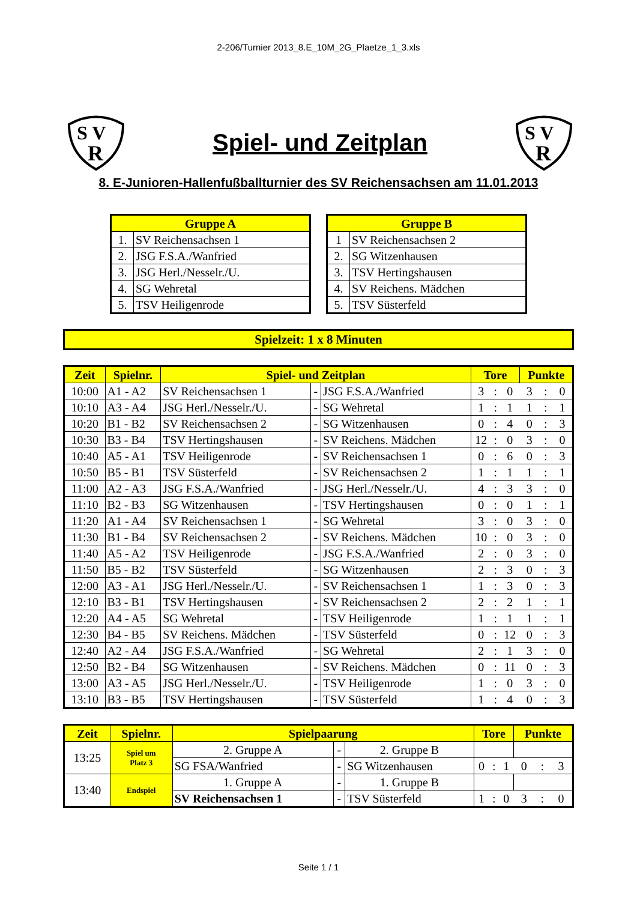2-206/Turnier 2013_8.E_10M_2G_Plaetze_1_3.xls
S V
R
Spiel- und Zeitplan
S V
R
8. E-Junioren-Hallenfußballturnier des SV Reichensachsen am 11.01.2013
| Gruppe A | |
| --- | --- |
| 1. | SV Reichensachsen 1 |
| 2. | JSG F.S.A./Wanfried |
| 3. | JSG Herl./Nesselr./U. |
| 4. | SG Wehretal |
| 5. | TSV Heiligenrode |
| Gruppe B | |
| --- | --- |
| 1 | SV Reichensachsen 2 |
| 2. | SG Witzenhausen |
| 3. | TSV Hertingshausen |
| 4. | SV Reichens. Mädchen |
| 5. | TSV Süsterfeld |
Spielzeit: 1 x 8 Minuten
| Zeit | Spielnr. | Spiel- und Zeitplan | | | Tore | | | Punkte | | |
| --- | --- | --- | --- | --- | --- | --- | --- | --- | --- | --- |
| 10:00 | A1 - A2 | SV Reichensachsen 1 | - | JSG F.S.A./Wanfried | 3 | : | 0 | 3 | : | 0 |
| 10:10 | A3 - A4 | JSG Herl./Nesselr./U. | - | SG Wehretal | 1 | : | 1 | 1 | : | 1 |
| 10:20 | B1 - B2 | SV Reichensachsen 2 | - | SG Witzenhausen | 0 | : | 4 | 0 | : | 3 |
| 10:30 | B3 - B4 | TSV Hertingshausen | - | SV Reichens. Mädchen | 12 | : | 0 | 3 | : | 0 |
| 10:40 | A5 - A1 | TSV Heiligenrode | - | SV Reichensachsen 1 | 0 | : | 6 | 0 | : | 3 |
| 10:50 | B5 - B1 | TSV Süsterfeld | - | SV Reichensachsen 2 | 1 | : | 1 | 1 | : | 1 |
| 11:00 | A2 - A3 | JSG F.S.A./Wanfried | - | JSG Herl./Nesselr./U. | 4 | : | 3 | 3 | : | 0 |
| 11:10 | B2 - B3 | SG Witzenhausen | - | TSV Hertingshausen | 0 | : | 0 | 1 | : | 1 |
| 11:20 | A1 - A4 | SV Reichensachsen 1 | - | SG Wehretal | 3 | : | 0 | 3 | : | 0 |
| 11:30 | B1 - B4 | SV Reichensachsen 2 | - | SV Reichens. Mädchen | 10 | : | 0 | 3 | : | 0 |
| 11:40 | A5 - A2 | TSV Heiligenrode | - | JSG F.S.A./Wanfried | 2 | : | 0 | 3 | : | 0 |
| 11:50 | B5 - B2 | TSV Süsterfeld | - | SG Witzenhausen | 2 | : | 3 | 0 | : | 3 |
| 12:00 | A3 - A1 | JSG Herl./Nesselr./U. | - | SV Reichensachsen 1 | 1 | : | 3 | 0 | : | 3 |
| 12:10 | B3 - B1 | TSV Hertingshausen | - | SV Reichensachsen 2 | 2 | : | 2 | 1 | : | 1 |
| 12:20 | A4 - A5 | SG Wehretal | - | TSV Heiligenrode | 1 | : | 1 | 1 | : | 1 |
| 12:30 | B4 - B5 | SV Reichens. Mädchen | - | TSV Süsterfeld | 0 | : | 12 | 0 | : | 3 |
| 12:40 | A2 - A4 | JSG F.S.A./Wanfried | - | SG Wehretal | 2 | : | 1 | 3 | : | 0 |
| 12:50 | B2 - B4 | SG Witzenhausen | - | SV Reichens. Mädchen | 0 | : | 11 | 0 | : | 3 |
| 13:00 | A3 - A5 | JSG Herl./Nesselr./U. | - | TSV Heiligenrode | 1 | : | 0 | 3 | : | 0 |
| 13:10 | B3 - B5 | TSV Hertingshausen | - | TSV Süsterfeld | 1 | : | 4 | 0 | : | 3 |
| Zeit | Spielnr. | Spielpaarung | | | Tore | | | Punkte | | |
| --- | --- | --- | --- | --- | --- | --- | --- | --- | --- | --- |
| 13:25 | Spiel um Platz 3 | 2. Gruppe A | - | 2. Gruppe B | | | | | | |
| | | SG FSA/Wanfried | - | SG Witzenhausen | 0 | : | 1 | 0 | : | 3 |
| 13:40 | Endspiel | 1. Gruppe A | - | 1. Gruppe B | | | | | | |
| | | SV Reichensachsen 1 | - | TSV Süsterfeld | 1 | : | 0 | 3 | : | 0 |
Seite 1 / 1